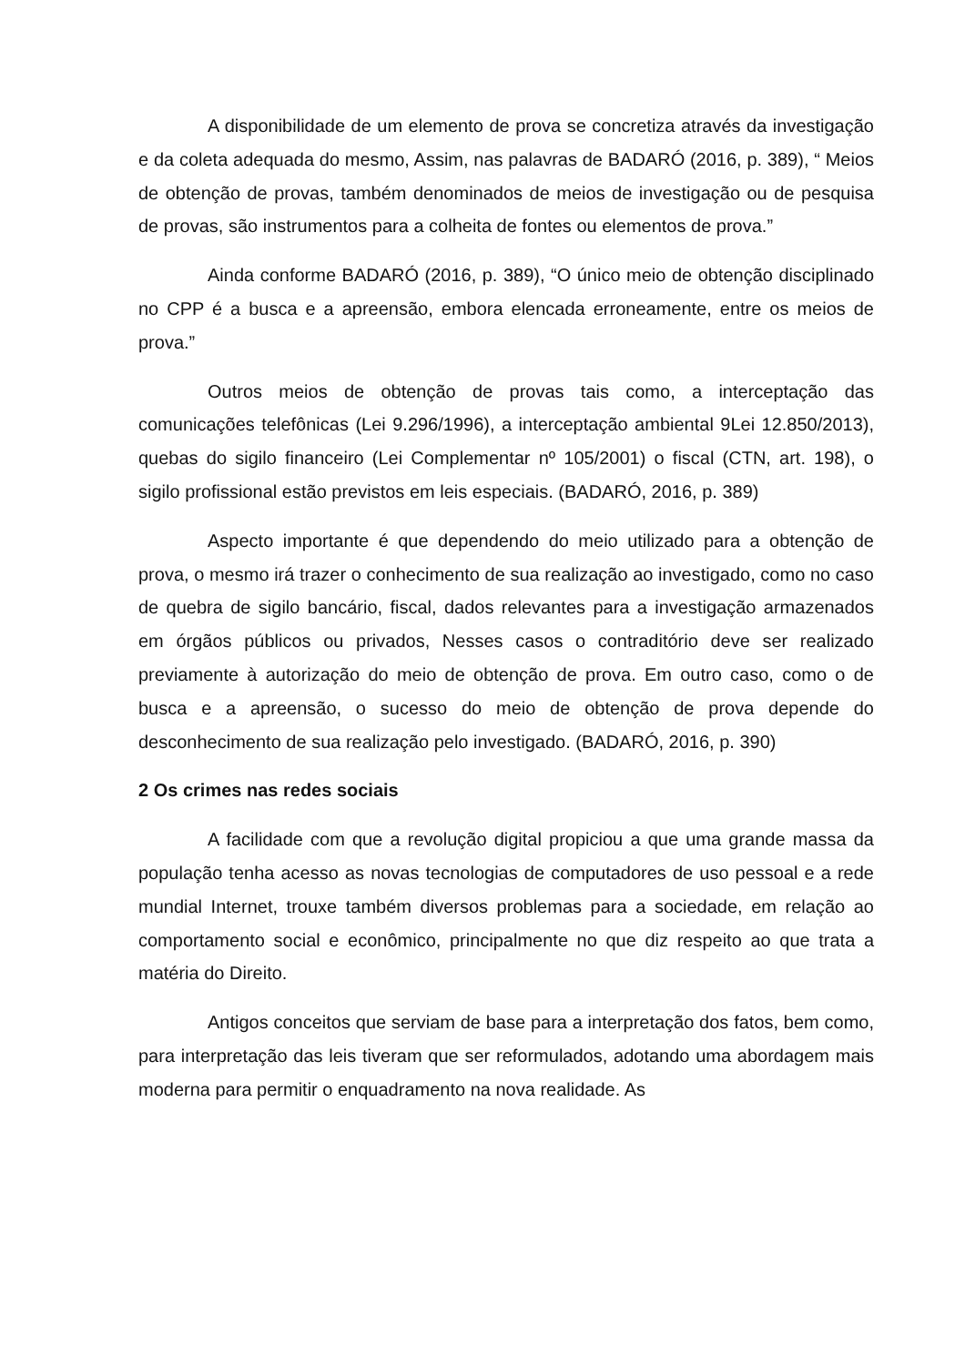A disponibilidade de um elemento de prova se concretiza através da investigação e da coleta adequada do mesmo, Assim, nas palavras de BADARÓ (2016, p. 389), “ Meios de obtenção de provas, também denominados de meios de investigação ou de pesquisa de provas, são instrumentos para a colheita de fontes ou elementos de prova.”
Ainda conforme BADARÓ (2016, p. 389), “O único meio de obtenção disciplinado no CPP é a busca e a apreensão, embora elencada erroneamente, entre os meios de prova.”
Outros meios de obtenção de provas tais como, a interceptação das comunicações telefônicas (Lei 9.296/1996), a interceptação ambiental 9Lei 12.850/2013), quebas do sigilo financeiro (Lei Complementar nº 105/2001) o fiscal (CTN, art. 198), o sigilo profissional estão previstos em leis especiais. (BADARÓ, 2016, p. 389)
Aspecto importante é que dependendo do meio utilizado para a obtenção de prova, o mesmo irá trazer o conhecimento de sua realização ao investigado, como no caso de quebra de sigilo bancário, fiscal, dados relevantes para a investigação armazenados em órgãos públicos ou privados, Nesses casos o contraditório deve ser realizado previamente à autorização do meio de obtenção de prova. Em outro caso, como o de busca e a apreensão, o sucesso do meio de obtenção de prova depende do desconhecimento de sua realização pelo investigado. (BADARÓ, 2016, p. 390)
2 Os crimes nas redes sociais
A facilidade com que a revolução digital propiciou a que uma grande massa da população tenha acesso as novas tecnologias de computadores de uso pessoal e a rede mundial Internet, trouxe também diversos problemas para a sociedade, em relação ao comportamento social e econômico, principalmente no que diz respeito ao que trata a matéria do Direito.
Antigos conceitos que serviam de base para a interpretação dos fatos, bem como, para interpretação das leis tiveram que ser reformulados, adotando uma abordagem mais moderna para permitir o enquadramento na nova realidade. As